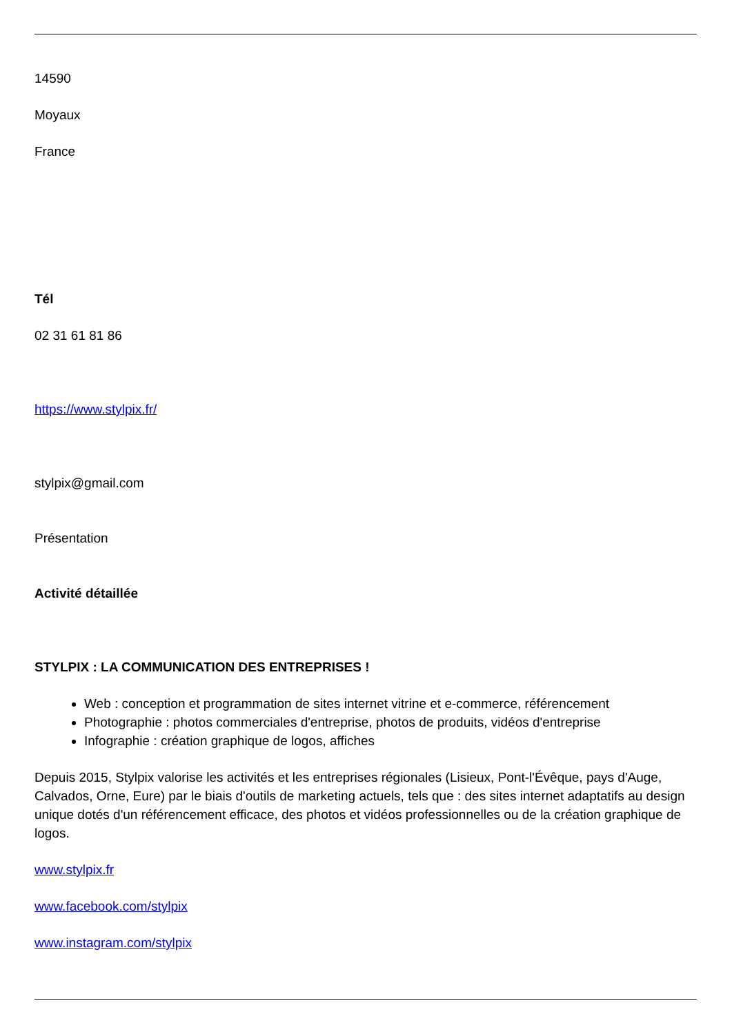14590
Moyaux
France
Tél
02 31 61 81 86
https://www.stylpix.fr/
stylpix@gmail.com
Présentation
Activité détaillée
STYLPIX : LA COMMUNICATION DES ENTREPRISES !
Web : conception et programmation de sites internet vitrine et e-commerce, référencement
Photographie : photos commerciales d'entreprise, photos de produits, vidéos d'entreprise
Infographie : création graphique de logos, affiches
Depuis 2015, Stylpix valorise les activités et les entreprises régionales (Lisieux, Pont-l'Évêque, pays d'Auge, Calvados, Orne, Eure) par le biais d'outils de marketing actuels, tels que : des sites internet adaptatifs au design unique dotés d'un référencement efficace, des photos et vidéos professionnelles ou de la création graphique de logos.
www.stylpix.fr
www.facebook.com/stylpix
www.instagram.com/stylpix